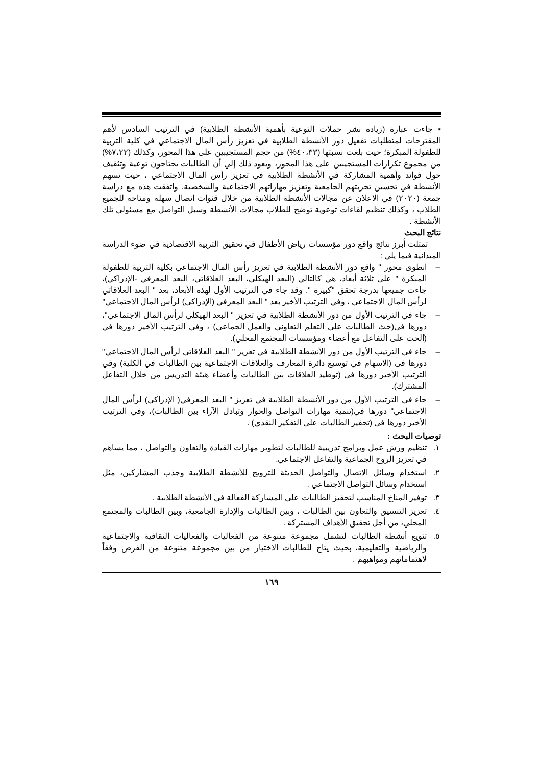▪ جاءت عبارة (زياده نشر حملات التوعية بأهمية الأنشطة الطلابية) في الترتيب السادس لأهم المقترحات لمتطلبات تفعيل دور الأنشطة الطلابية في تعزيز رأس المال الاجتماعي في كلية التربية للطفولة المبكرة؛ حيث بلغت نسبتها (٤٠،٣٣%) من حجم المستجيبين على هذا المحور، وكذلك (٧،٢٢%) من مجموع تكرارات المستجيبين على هذا المحور، ويعود ذلك إلي أن الطالبات يحتاجون توعية وتثقيف حول فوائد وأهمية المشاركة في الأنشطة الطلابية في تعزيز رأس المال الاجتماعي ، حيث تسهم الأنشطة في تحسين تجربتهم الجامعية وتعزيز مهاراتهم الاجتماعية والشخصية. واتفقت هذه مع دراسة جمعة (٢٠٢٠) في الاعلان عن مجالات الأنشطة الطلابية من خلال قنوات اتصال سهله ومتاحه للجميع الطلاب ، وكذلك تنظيم لقاءات توعوية توضح للطلاب مجالات الأنشطة وسبل التواصل مع مسئولي تلك الأنشطة .
نتائج البحث
تمثلت أبرز نتائج واقع دور مؤسسات رياض الأطفال في تحقيق التربية الاقتصادية في ضوء الدراسة الميدانية فيما يلي :
– انطوى محور " واقع دور الأنشطة الطلابية في تعزيز رأس المال الاجتماعي بكلية التربية للطفولة المبكرة " على ثلاثة أبعاد، هي كالتالي (البعد الهيكلي، البعد العلاقاتي، البعد المعرفي -الإدراكي)، جاءت جميعها بدرجة تحقق "كبيرة ". وقد جاء في الترتيب الأول لهذه الأبعاد، بعد " البعد العلاقاتي لرأس المال الاجتماعي ، وفي الترتيب الأخير بعد " البعد المعرفي (الإدراكي) لرأس المال الاجتماعي"
– جاء في الترتيب الأول من دور الأنشطة الطلابية في تعزيز " البعد الهيكلي لرأس المال الاجتماعي"، دورها فى(حث الطالبات على التعلم التعاوني والعمل الجماعي) ، وفي الترتيب الأخير دورها في (الحث على التفاعل مع أعضاء ومؤسسات المجتمع المحلي).
– جاء في الترتيب الأول من دور الأنشطة الطلابية في تعزيز " البعد العلاقاتي لرأس المال الاجتماعي" دورها فى (الاسهام في توسيع دائرة المعارف والعلاقات الاجتماعية بين الطالبات في الكلية) وفي الترتيب الأخير دورها فى (توطيد العلاقات بين الطالبات وأعضاء هيئة التدريس من خلال التفاعل المشترك).
– جاء في الترتيب الأول من دور الأنشطة الطلابية في تعزيز " البعد المعرفي( الإدراكي) لرأس المال الاجتماعي" دورها في(تنمية مهارات التواصل والحوار وتبادل الآراء بين الطالبات)، وفي الترتيب الأخير دورها فى (تحفيز الطالبات على التفكير النقدي) .
توصيات البحث :
١. تنظيم ورش عمل وبرامج تدريبية للطالبات لتطوير مهارات القيادة والتعاون والتواصل ، مما يساهم في تعزيز الروح الجماعية والتفاعل الاجتماعي.
٢. استخدام وسائل الاتصال والتواصل الحديثة للترويج للأنشطة الطلابية وجذب المشاركين، مثل استخدام وسائل التواصل الاجتماعي .
٣. توفير المناخ المناسب لتحفيز الطالبات على المشاركة الفعالة في الأنشطة الطلابية .
٤. تعزيز التنسيق والتعاون بين الطالبات ، وبين الطالبات والإدارة الجامعية، وبين الطالبات والمجتمع المحلي، من أجل تحقيق الأهداف المشتركة .
٥. تنويع أنشطة الطالبات لتشمل مجموعة متنوعة من الفعاليات والفعاليات الثقافية والاجتماعية والرياضية والتعليمية، بحيث يتاح للطالبات الاختيار من بين مجموعة متنوعة من الفرص وفقاً لاهتماماتهم ومواهبهم .
١٦٩